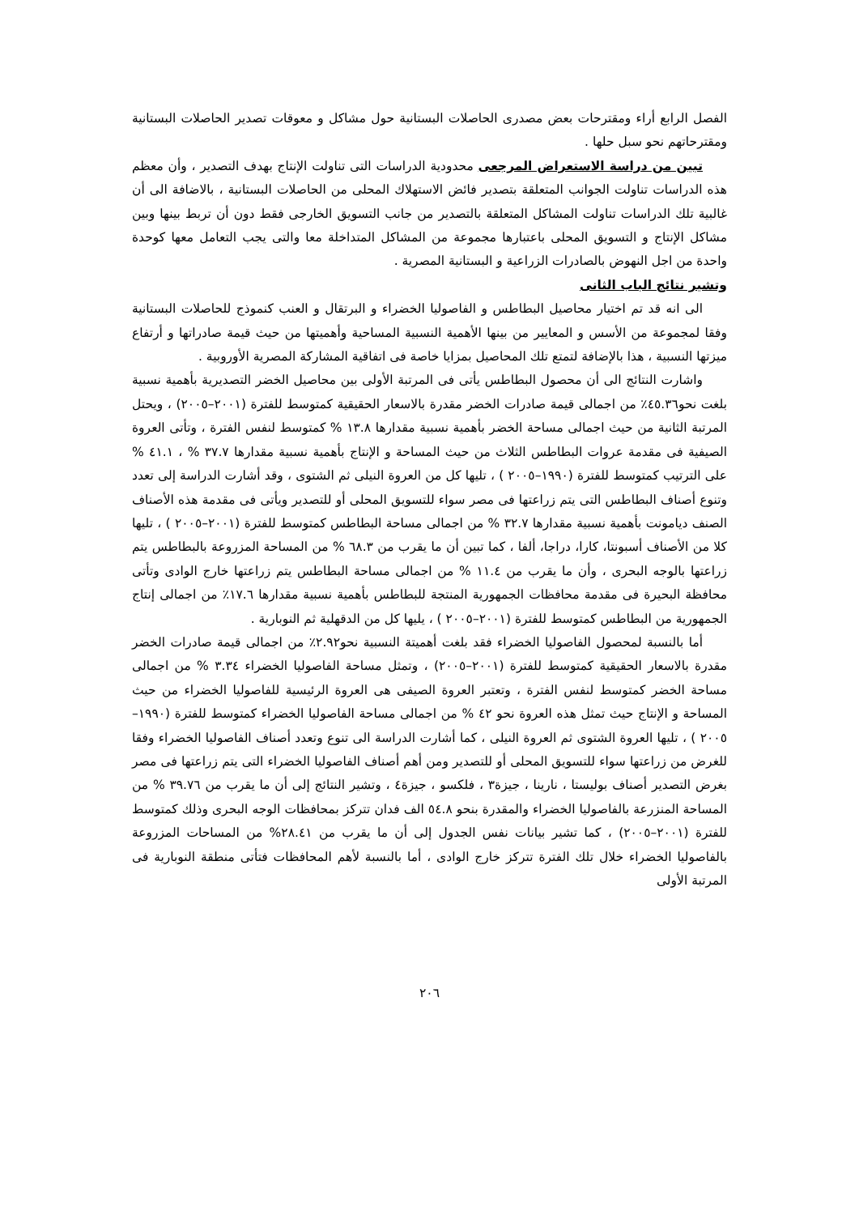الفصل الرابع أراء ومقترحات بعض مصدرى الحاصلات البستانية حول مشاكل و معوقات تصدير الحاصلات البستانية ومقترحاتهم نحو سبل حلها .
تبين من دراسة الاستعراض المرجعى محدودية الدراسات التى تناولت الإنتاج بهدف التصدير ، وأن معظم هذه الدراسات تناولت الجوانب المتعلقة بتصدير فائض الاستهلاك المحلى من الحاصلات البستانية ، بالاضافة الى أن غالبية تلك الدراسات تناولت المشاكل المتعلقة بالتصدير من جانب التسويق الخارجى فقط دون أن تربط بينها وبين مشاكل الإنتاج و التسويق المحلى باعتبارها مجموعة من المشاكل المتداخلة معا والتى يجب التعامل معها كوحدة واحدة من اجل النهوض بالصادرات الزراعية و البستانية المصرية .
وتشير نتائج الباب الثانى
الى انه قد تم اختيار محاصيل البطاطس و الفاصوليا الخضراء و البرتقال و العنب كنموذج للحاصلات البستانية وفقا لمجموعة من الأسس و المعايير من بينها الأهمية النسبية المساحية وأهميتها من حيث قيمة صادراتها و أرتفاع ميزتها النسبية ، هذا بالإضافة لتمتع تلك المحاصيل بمزايا خاصة فى اتفاقية المشاركة المصرية الأوروبية .
واشارت النتائج الى أن محصول البطاطس يأتى فى المرتبة الأولى بين محاصيل الخضر التصديرية بأهمية نسبية بلغت نحو٤٥.٣٦٪ من اجمالى قيمة صادرات الخضر مقدرة بالاسعار الحقيقية كمتوسط للفترة (٢٠٠١–٢٠٠٥) ، ويحتل المرتبة الثانية من حيث اجمالى مساحة الخضر بأهمية نسبية مقدارها ١٣.٨ % كمتوسط لنفس الفترة ، وتأتى العروة الصيفية فى مقدمة عروات البطاطس الثلاث من حيث المساحة و الإنتاج بأهمية نسبية مقدارها ٣٧.٧ % ، ٤١.١ % على الترتيب كمتوسط للفترة (١٩٩٠–٢٠٠٥ ) ، تليها كل من العروة النيلى ثم الشتوى ، وقد أشارت الدراسة إلى تعدد وتنوع أصناف البطاطس التى يتم زراعتها فى مصر سواء للتسويق المحلى أو للتصدير ويأتى فى مقدمة هذه الأصناف الصنف ديامونت بأهمية نسبية مقدارها ٣٢.٧ % من اجمالى مساحة البطاطس كمتوسط للفترة (٢٠٠١–٢٠٠٥ ) ، تليها كلا من الأصناف أسبونتا، كارا، دراجا، ألفا ، كما تبين أن ما يقرب من ٦٨.٣ % من المساحة المزروعة بالبطاطس يتم زراعتها بالوجه البحرى ، وأن ما يقرب من ١١.٤ % من اجمالى مساحة البطاطس يتم زراعتها خارج الوادى وتأتى محافظة البحيرة فى مقدمة محافظات الجمهورية المنتجة للبطاطس بأهمية نسبية مقدارها ١٧.٦٪ من اجمالى إنتاج الجمهورية من البطاطس كمتوسط للفترة (٢٠٠١–٢٠٠٥ ) ، يليها كل من الدقهلية ثم النوبارية .
أما بالنسبة لمحصول الفاصوليا الخضراء فقد بلغت أهميتة النسبية نحو٢.٩٢٪ من اجمالى قيمة صادرات الخضر مقدرة بالاسعار الحقيقية كمتوسط للفترة (٢٠٠١–٢٠٠٥) ، وتمثل مساحة الفاصوليا الخضراء ٣.٣٤ % من اجمالى مساحة الخضر كمتوسط لنفس الفترة ، وتعتبر العروة الصيفى هى العروة الرئيسية للفاصوليا الخضراء من حيث المساحة و الإنتاج حيث تمثل هذه العروة نحو ٤٢ % من اجمالى مساحة الفاصوليا الخضراء كمتوسط للفترة (١٩٩٠–٢٠٠٥ ) ، تليها العروة الشتوى ثم العروة النيلى ، كما أشارت الدراسة الى تنوع وتعدد أصناف الفاصوليا الخضراء وفقا للغرض من زراعتها سواء للتسويق المحلى أو للتصدير ومن أهم أصناف الفاصوليا الخضراء التى يتم زراعتها فى مصر بغرض التصدير أصناف بوليستا ، نارينا ، جيزة٣ ، فلكسو ، جيزة٤ ، وتشير النتائج إلى أن ما يقرب من ٣٩.٧٦ % من المساحة المنزرعة بالفاصوليا الخضراء والمقدرة بنحو ٥٤.٨ الف فدان تتركز بمحافظات الوجه البحرى وذلك كمتوسط للفترة (٢٠٠١–٢٠٠٥) ، كما تشير بيانات نفس الجدول إلى أن ما يقرب من ٢٨.٤١% من المساحات المزروعة بالفاصوليا الخضراء خلال تلك الفترة تتركز خارج الوادى ، أما بالنسبة لأهم المحافظات فتأتى منطقة النوبارية فى المرتبة الأولى
٢٠٦